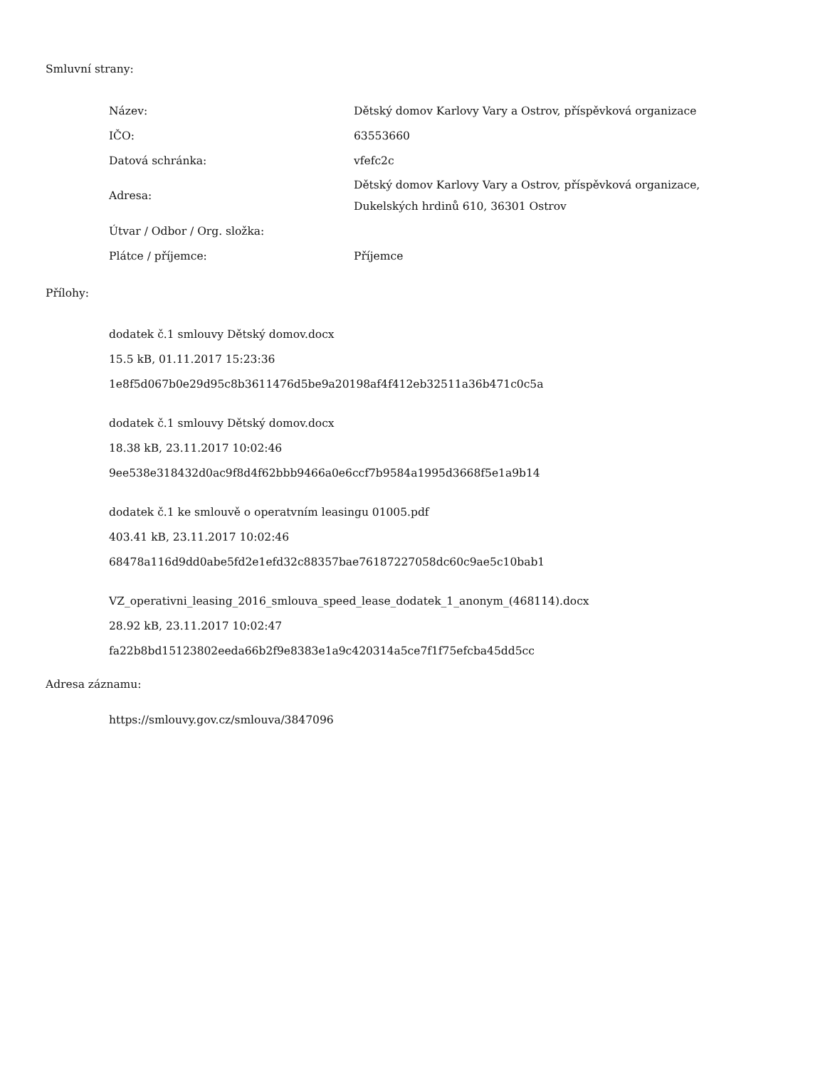Smluvní strany:
| Název: | Dětský domov Karlovy Vary a Ostrov, příspěvková organizace |
| IČO: | 63553660 |
| Datová schránka: | vfefc2c |
| Adresa: | Dětský domov Karlovy Vary a Ostrov, příspěvková organizace, Dukelských hrdinů 610, 36301 Ostrov |
| Útvar / Odbor / Org. složka: | |
| Plátce / příjemce: | Příjemce |
Přílohy:
dodatek č.1 smlouvy Dětský domov.docx
15.5 kB, 01.11.2017 15:23:36
1e8f5d067b0e29d95c8b3611476d5be9a20198af4f412eb32511a36b471c0c5a
dodatek č.1 smlouvy Dětský domov.docx
18.38 kB, 23.11.2017 10:02:46
9ee538e318432d0ac9f8d4f62bbb9466a0e6ccf7b9584a1995d3668f5e1a9b14
dodatek č.1 ke smlouvě o operatvním leasingu 01005.pdf
403.41 kB, 23.11.2017 10:02:46
68478a116d9dd0abe5fd2e1efd32c88357bae76187227058dc60c9ae5c10bab1
VZ_operativni_leasing_2016_smlouva_speed_lease_dodatek_1_anonym_(468114).docx
28.92 kB, 23.11.2017 10:02:47
fa22b8bd15123802eeda66b2f9e8383e1a9c420314a5ce7f1f75efcba45dd5cc
Adresa záznamu:
https://smlouvy.gov.cz/smlouva/3847096